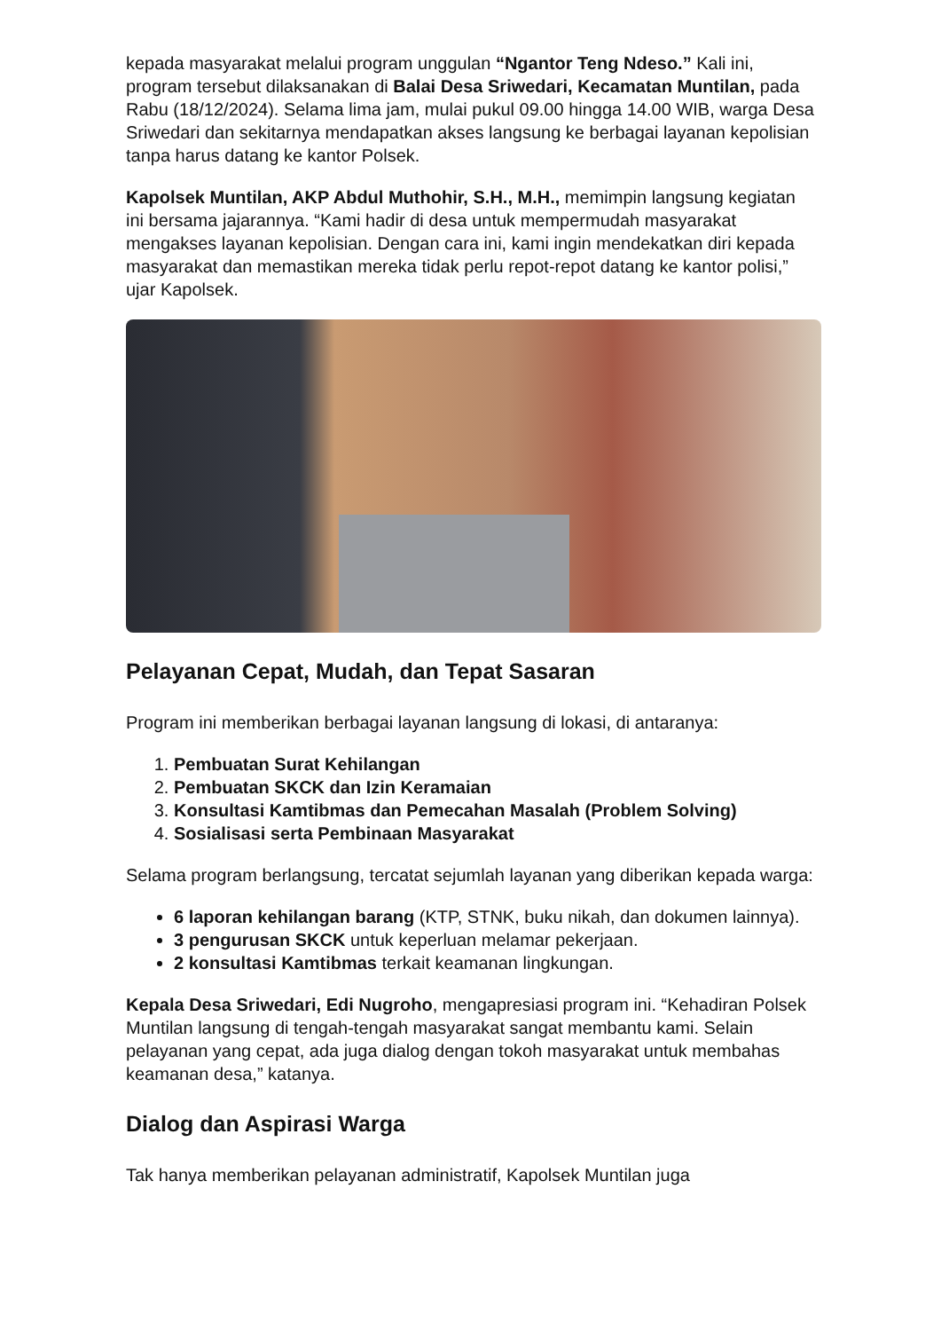kepada masyarakat melalui program unggulan “Ngantor Teng Ndeso.” Kali ini, program tersebut dilaksanakan di Balai Desa Sriwedari, Kecamatan Muntilan, pada Rabu (18/12/2024). Selama lima jam, mulai pukul 09.00 hingga 14.00 WIB, warga Desa Sriwedari dan sekitarnya mendapatkan akses langsung ke berbagai layanan kepolisian tanpa harus datang ke kantor Polsek.
Kapolsek Muntilan, AKP Abdul Muthohir, S.H., M.H., memimpin langsung kegiatan ini bersama jajarannya. “Kami hadir di desa untuk mempermudah masyarakat mengakses layanan kepolisian. Dengan cara ini, kami ingin mendekatkan diri kepada masyarakat dan memastikan mereka tidak perlu repot-repot datang ke kantor polisi,” ujar Kapolsek.
Pelayanan Cepat, Mudah, dan Tepat Sasaran
Program ini memberikan berbagai layanan langsung di lokasi, di antaranya:
1. Pembuatan Surat Kehilangan
2. Pembuatan SKCK dan Izin Keramaian
3. Konsultasi Kamtibmas dan Pemecahan Masalah (Problem Solving)
4. Sosialisasi serta Pembinaan Masyarakat
Selama program berlangsung, tercatat sejumlah layanan yang diberikan kepada warga:
6 laporan kehilangan barang (KTP, STNK, buku nikah, dan dokumen lainnya).
3 pengurusan SKCK untuk keperluan melamar pekerjaan.
2 konsultasi Kamtibmas terkait keamanan lingkungan.
Kepala Desa Sriwedari, Edi Nugroho, mengapresiasi program ini. “Kehadiran Polsek Muntilan langsung di tengah-tengah masyarakat sangat membantu kami. Selain pelayanan yang cepat, ada juga dialog dengan tokoh masyarakat untuk membahas keamanan desa,” katanya.
Dialog dan Aspirasi Warga
Tak hanya memberikan pelayanan administratif, Kapolsek Muntilan juga